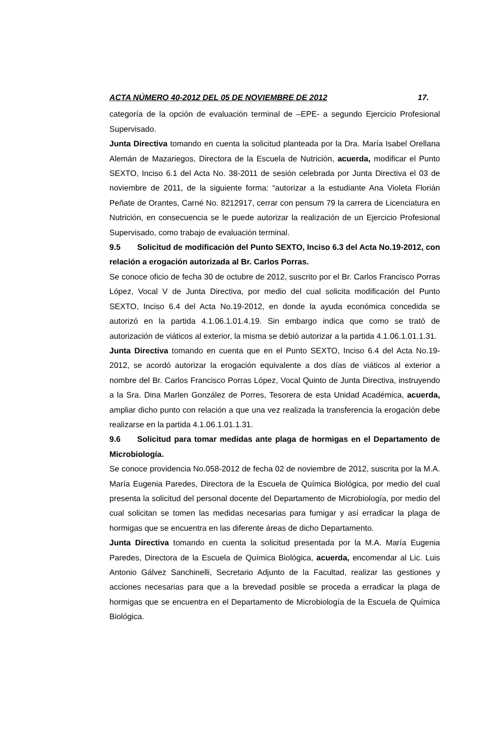ACTA NÚMERO 40-2012 DEL 05 DE NOVIEMBRE DE 2012 17.
categoría de la opción de evaluación terminal de –EPE- a segundo Ejercicio Profesional Supervisado.
Junta Directiva tomando en cuenta la solicitud planteada por la Dra. María Isabel Orellana Alemán de Mazariegos, Directora de la Escuela de Nutrición, acuerda, modificar el Punto SEXTO, Inciso 6.1 del Acta No. 38-2011 de sesión celebrada por Junta Directiva el 03 de noviembre de 2011, de la siguiente forma: “autorizar a la estudiante Ana Violeta Florián Peñate de Orantes, Carné No. 8212917, cerrar con pensum 79 la carrera de Licenciatura en Nutrición, en consecuencia se le puede autorizar la realización de un Ejercicio Profesional Supervisado, como trabajo de evaluación terminal.
9.5 Solicitud de modificación del Punto SEXTO, Inciso 6.3 del Acta No.19-2012, con relación a erogación autorizada al Br. Carlos Porras.
Se conoce oficio de fecha 30 de octubre de 2012, suscrito por el Br. Carlos Francisco Porras López, Vocal V de Junta Directiva, por medio del cual solicita modificación del Punto SEXTO, Inciso 6.4 del Acta No.19-2012, en donde la ayuda económica concedida se autorizó en la partida 4.1.06.1.01.4.19. Sin embargo indica que como se trató de autorización de viáticos al exterior, la misma se debió autorizar a la partida 4.1.06.1.01.1.31.
Junta Directiva tomando en cuenta que en el Punto SEXTO, Inciso 6.4 del Acta No.19-2012, se acordó autorizar la erogación equivalente a dos días de viáticos al exterior a nombre del Br. Carlos Francisco Porras López, Vocal Quinto de Junta Directiva, instruyendo a la Sra. Dina Marlen González de Porres, Tesorera de esta Unidad Académica, acuerda, ampliar dicho punto con relación a que una vez realizada la transferencia la erogación debe realizarse en la partida 4.1.06.1.01.1.31.
9.6 Solicitud para tomar medidas ante plaga de hormigas en el Departamento de Microbiología.
Se conoce providencia No.058-2012 de fecha 02 de noviembre de 2012, suscrita por la M.A. María Eugenia Paredes, Directora de la Escuela de Química Biológica, por medio del cual presenta la solicitud del personal docente del Departamento de Microbiología, por medio del cual solicitan se tomen las medidas necesarias para fumigar y así erradicar la plaga de hormigas que se encuentra en las diferente áreas de dicho Departamento.
Junta Directiva tomando en cuenta la solicitud presentada por la M.A. María Eugenia Paredes, Directora de la Escuela de Química Biológica, acuerda, encomendar al Lic. Luis Antonio Gálvez Sanchinelli, Secretario Adjunto de la Facultad, realizar las gestiones y acciones necesarias para que a la brevedad posible se proceda a erradicar la plaga de hormigas que se encuentra en el Departamento de Microbiología de la Escuela de Química Biológica.